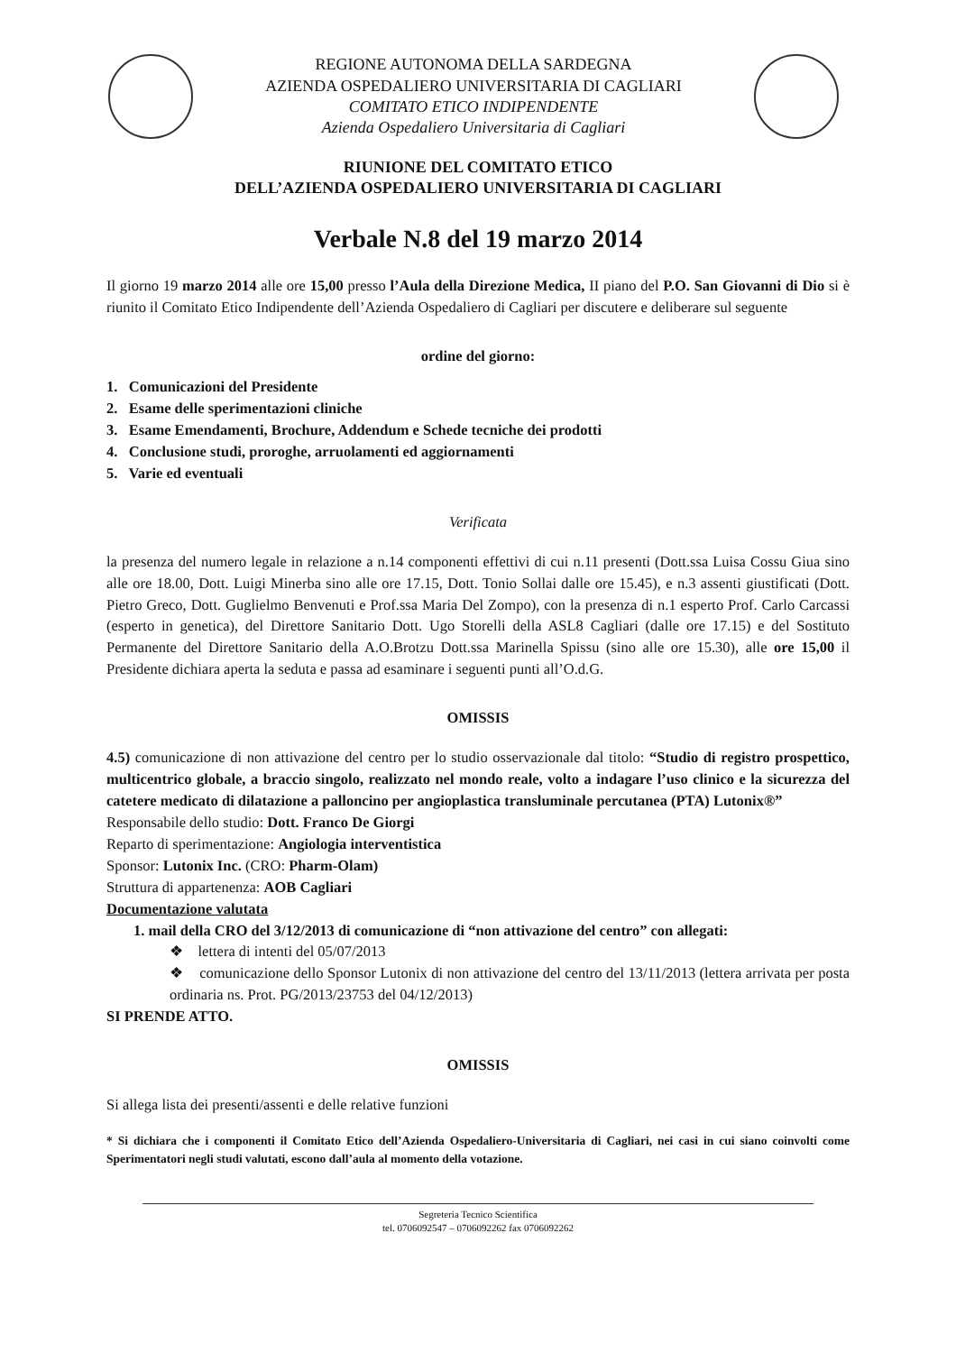REGIONE AUTONOMA DELLA SARDEGNA
AZIENDA OSPEDALIERO UNIVERSITARIA DI CAGLIARI
COMITATO ETICO INDIPENDENTE
Azienda Ospedaliero Universitaria di Cagliari
RIUNIONE DEL COMITATO ETICO
DELL’AZIENDA OSPEDALIERO UNIVERSITARIA DI CAGLIARI
Verbale N.8 del 19 marzo 2014
Il giorno 19 marzo 2014 alle ore 15,00 presso l’Aula della Direzione Medica, II piano del P.O. San Giovanni di Dio si è riunito il Comitato Etico Indipendente dell’Azienda Ospedaliero di Cagliari per discutere e deliberare sul seguente
ordine del giorno:
1. Comunicazioni del Presidente
2. Esame delle sperimentazioni cliniche
3. Esame Emendamenti, Brochure, Addendum e Schede tecniche dei prodotti
4. Conclusione studi, proroghe, arruolamenti ed aggiornamenti
5. Varie ed eventuali
Verificata
la presenza del numero legale in relazione a n.14 componenti effettivi di cui n.11 presenti (Dott.ssa Luisa Cossu Giua sino alle ore 18.00, Dott. Luigi Minerba sino alle ore 17.15, Dott. Tonio Sollai dalle ore 15.45), e n.3 assenti giustificati (Dott. Pietro Greco, Dott. Guglielmo Benvenuti e Prof.ssa Maria Del Zompo), con la presenza di n.1 esperto Prof. Carlo Carcassi (esperto in genetica), del Direttore Sanitario Dott. Ugo Storelli della ASL8 Cagliari (dalle ore 17.15) e del Sostituto Permanente del Direttore Sanitario della A.O.Brotzu Dott.ssa Marinella Spissu (sino alle ore 15.30), alle ore 15,00 il Presidente dichiara aperta la seduta e passa ad esaminare i seguenti punti all’O.d.G.
OMISSIS
4.5) comunicazione di non attivazione del centro per lo studio osservazionale dal titolo: “Studio di registro prospettico, multicentrico globale, a braccio singolo, realizzato nel mondo reale, volto a indagare l’uso clinico e la sicurezza del catetere medicato di dilatazione a palloncino per angioplastica transluminale percutanea (PTA) Lutonix®”
Responsabile dello studio: Dott. Franco De Giorgi
Reparto di sperimentazione: Angiologia interventistica
Sponsor: Lutonix Inc. (CRO: Pharm-Olam)
Struttura di appartenenza: AOB Cagliari
Documentazione valutata
1. mail della CRO del 3/12/2013 di comunicazione di “non attivazione del centro” con allegati:
❖ lettera di intenti del 05/07/2013
❖ comunicazione dello Sponsor Lutonix di non attivazione del centro del 13/11/2013 (lettera arrivata per posta ordinaria ns. Prot. PG/2013/23753 del 04/12/2013)
SI PRENDE ATTO.
OMISSIS
Si allega lista dei presenti/assenti e delle relative funzioni
* Si dichiara che i componenti il Comitato Etico dell’Azienda Ospedaliero-Universitaria di Cagliari, nei casi in cui siano coinvolti come Sperimentatori negli studi valutati, escono dall’aula al momento della votazione.
Segreteria Tecnico Scientifica
tel. 0706092547 – 0706092262 fax 0706092262